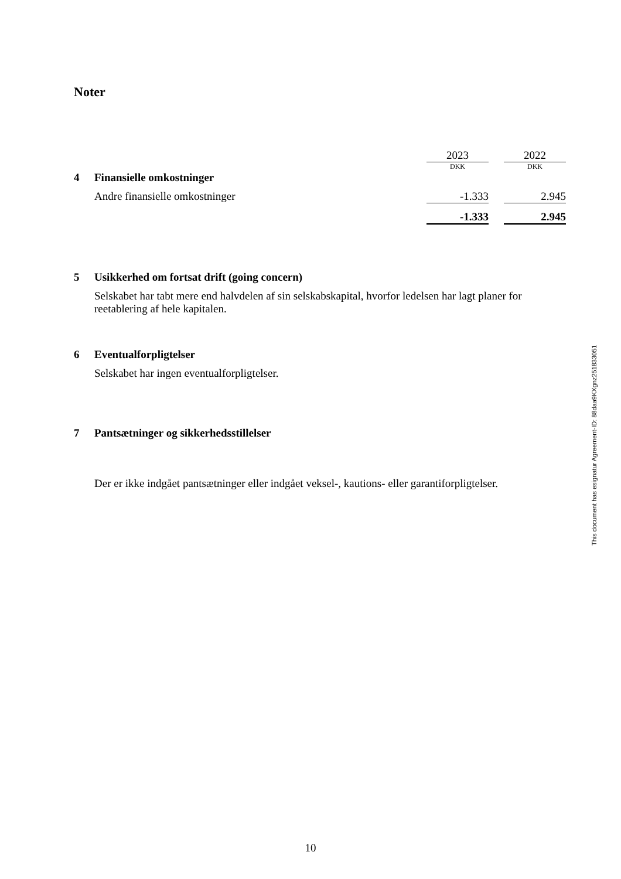Noter
| | | 2023 | | 2022 |
| | | DKK | | DKK |
| 4 | Finansielle omkostninger | | | |
| | Andre finansielle omkostninger | -1.333 | | 2.945 |
| | | -1.333 | | 2.945 |
| 5 | Usikkerhed om fortsat drift (going concern) |
| | Selskabet har tabt mere end halvdelen af sin selskabskapital, hvorfor ledelsen har lagt planer for reetablering af hele kapitalen. |
| 6 | Eventualforpligtelser |
| | Selskabet har ingen eventualforpligtelser. |
| 7 | Pantsætninger og sikkerhedsstillelser |
| | Der er ikke indgået pantsætninger eller indgået veksel-, kautions- eller garantiforpligtelser. |
This document has esignatur Agreement-ID: 88daa9KXgnz251833051
10